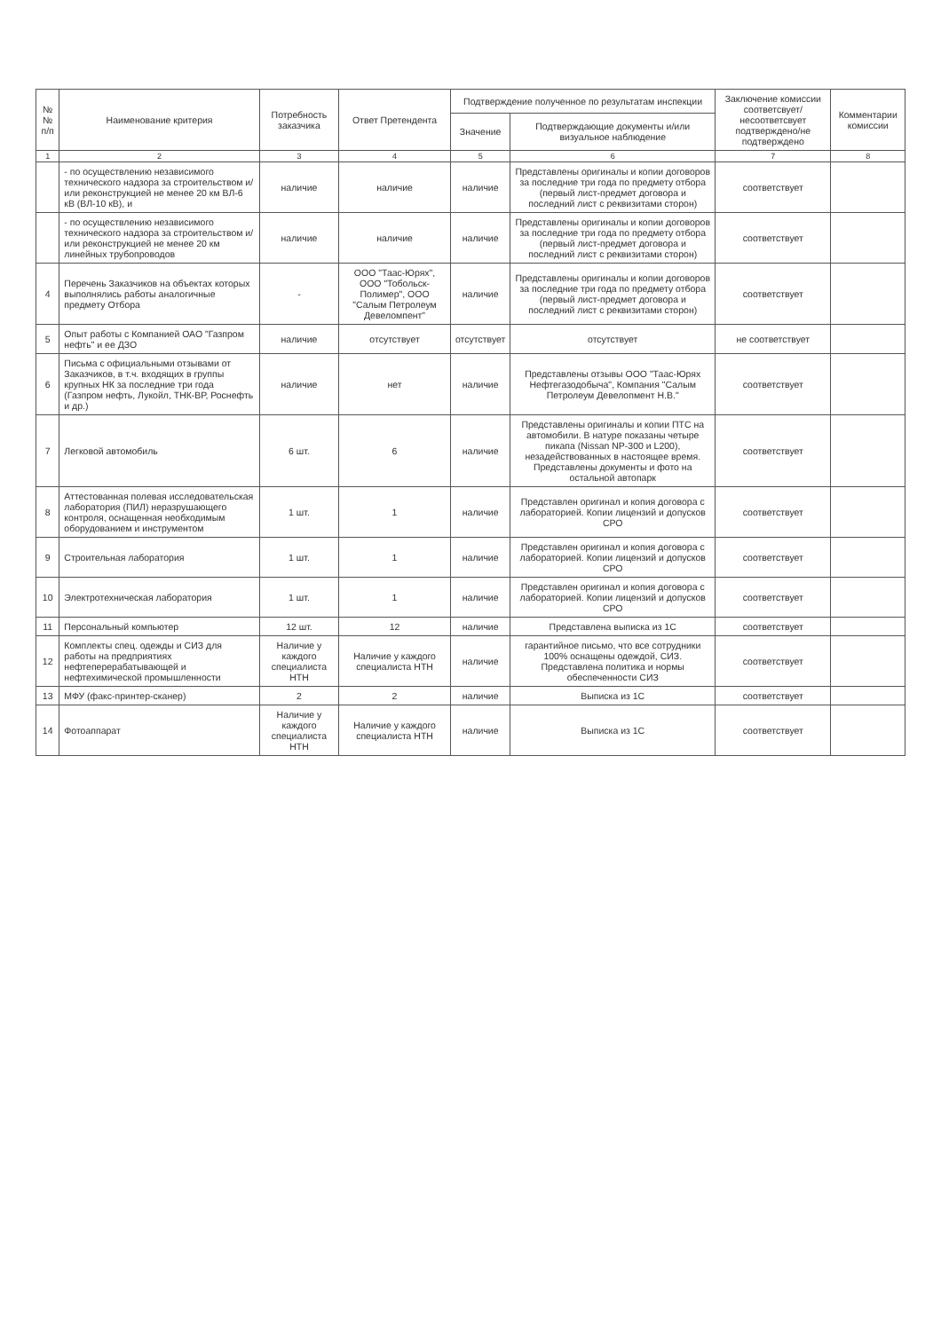| №№ п/п | Наименование критерия | Потребность заказчика | Ответ Претендента | Подтверждение полученное по результатам инспекции | | Заключение комиссии соответсвует/ несоответсвует подтверждено/не подтверждено | Комментарии комиссии |
| --- | --- | --- | --- | --- | --- | --- | --- |
| | | | | Значение | Подтверждающие документы и/или визуальное наблюдение | | |
| 1 | 2 | 3 | 4 | 5 | 6 | 7 | 8 |
| | - по осуществлению независимого технического надзора за строительством и/или реконструкцией не менее 20 км ВЛ-6 кВ (ВЛ-10 кВ), и | наличие | наличие | наличие | Представлены оригиналы и копии договоров за последние три года по предмету отбора (первый лист-предмет договора и последний лист с реквизитами сторон) | соответствует | |
| | - по осуществлению независимого технического надзора за строительством и/или реконструкцией не менее 20 км линейных трубопроводов | наличие | наличие | наличие | Представлены оригиналы и копии договоров за последние три года по предмету отбора (первый лист-предмет договора и последний лист с реквизитами сторон) | соответствует | |
| 4 | Перечень Заказчиков на объектах которых выполнялись работы аналогичные предмету Отбора | - | ООО "Таас-Юрях", ООО "Тобольск-Полимер", ООО "Салым Петролеум Девеломпент" | наличие | Представлены оригиналы и копии договоров за последние три года по предмету отбора (первый лист-предмет договора и последний лист с реквизитами сторон) | соответствует | |
| 5 | Опыт работы с Компанией ОАО "Газпром нефть" и ее ДЗО | наличие | отсутствует | отсутствует | отсутствует | не соответствует | |
| 6 | Письма с официальными отзывами от Заказчиков, в т.ч. входящих в группы крупных НК за последние три года (Газпром нефть, Лукойл, ТНК-ВР, Роснефть и др.) | наличие | нет | наличие | Представлены отзывы ООО "Таас-Юрях Нефтегазодобыча", Компания "Салым Петролеум Девелопмент Н.В." | соответствует | |
| 7 | Легковой автомобиль | 6 шт. | 6 | наличие | Представлены оригиналы и копии ПТС на автомобили. В натуре показаны четыре пикапа (Nissan NP-300 и L200), незадействованных в настоящее время. Представлены документы и фото на остальной автопарк | соответствует | |
| 8 | Аттестованная полевая исследовательская лаборатория (ПИЛ) неразрушающего контроля, оснащенная необходимым оборудованием и инструментом | 1 шт. | 1 | наличие | Представлен оригинал и копия договора с лабораторией. Копии лицензий и допусков СРО | соответствует | |
| 9 | Строительная лаборатория | 1 шт. | 1 | наличие | Представлен оригинал и копия договора с лабораторией. Копии лицензий и допусков СРО | соответствует | |
| 10 | Электротехническая лаборатория | 1 шт. | 1 | наличие | Представлен оригинал и копия договора с лабораторией. Копии лицензий и допусков СРО | соответствует | |
| 11 | Персональный компьютер | 12 шт. | 12 | наличие | Представлена выписка из 1С | соответствует | |
| 12 | Комплекты спец. одежды и СИЗ для работы на предприятиях нефтеперерабатывающей и нефтехимической промышленности | Наличие у каждого специалиста НТН | Наличие у каждого специалиста НТН | наличие | гарантийное письмо, что все сотрудники 100% оснащены одеждой, СИЗ. Представлена политика и нормы обеспеченности СИЗ | соответствует | |
| 13 | МФУ (факс-принтер-сканер) | 2 | 2 | наличие | Выписка из 1С | соответствует | |
| 14 | Фотоаппарат | Наличие у каждого специалиста НТН | Наличие у каждого специалиста НТН | наличие | Выписка из 1С | соответствует | |